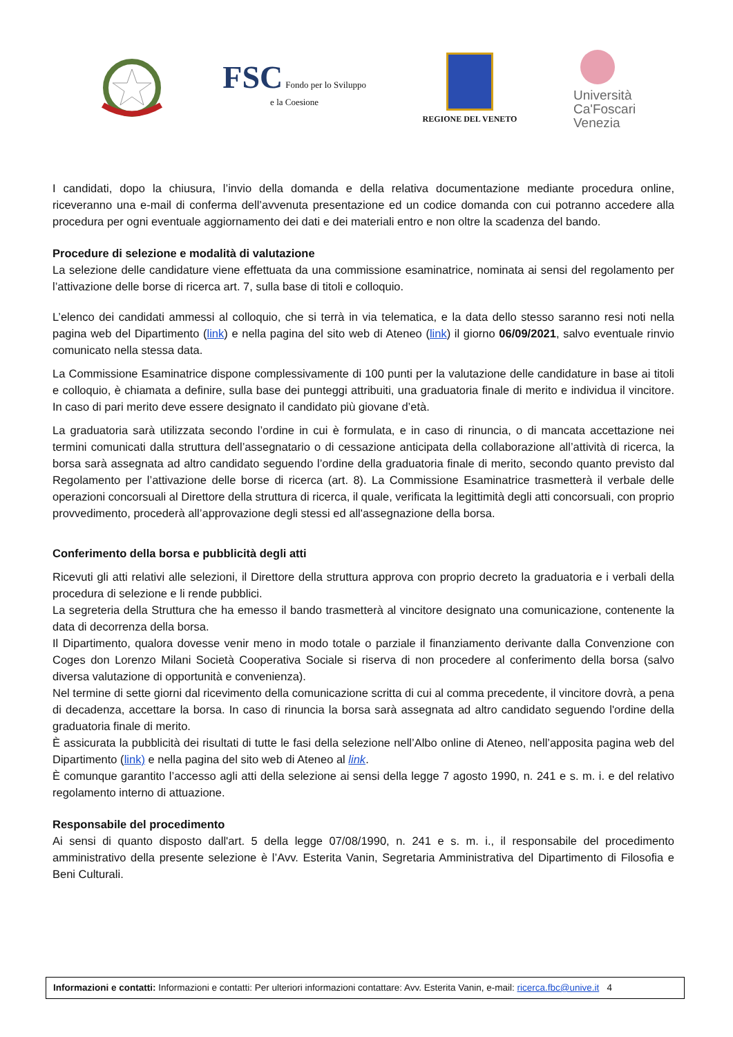FSC Fondo per lo Sviluppo
e la Coesione
REGIONE DEL VENETO
Università
Ca'Foscari
Venezia
I candidati, dopo la chiusura, l’invio della domanda e della relativa documentazione mediante procedura online, riceveranno una e-mail di conferma dell’avvenuta presentazione ed un codice domanda con cui potranno accedere alla procedura per ogni eventuale aggiornamento dei dati e dei materiali entro e non oltre la scadenza del bando.
Procedure di selezione e modalità di valutazione
La selezione delle candidature viene effettuata da una commissione esaminatrice, nominata ai sensi del regolamento per l’attivazione delle borse di ricerca art. 7, sulla base di titoli e colloquio.
L’elenco dei candidati ammessi al colloquio, che si terrà in via telematica, e la data dello stesso saranno resi noti nella pagina web del Dipartimento (link) e nella pagina del sito web di Ateneo (link) il giorno 06/09/2021, salvo eventuale rinvio comunicato nella stessa data.
La Commissione Esaminatrice dispone complessivamente di 100 punti per la valutazione delle candidature in base ai titoli e colloquio, è chiamata a definire, sulla base dei punteggi attribuiti, una graduatoria finale di merito e individua il vincitore. In caso di pari merito deve essere designato il candidato più giovane d’età.
La graduatoria sarà utilizzata secondo l’ordine in cui è formulata, e in caso di rinuncia, o di mancata accettazione nei termini comunicati dalla struttura dell’assegnatario o di cessazione anticipata della collaborazione all’attività di ricerca, la borsa sarà assegnata ad altro candidato seguendo l’ordine della graduatoria finale di merito, secondo quanto previsto dal Regolamento per l’attivazione delle borse di ricerca (art. 8). La Commissione Esaminatrice trasmetterà il verbale delle operazioni concorsuali al Direttore della struttura di ricerca, il quale, verificata la legittimità degli atti concorsuali, con proprio provvedimento, procederà all’approvazione degli stessi ed all'assegnazione della borsa.
Conferimento della borsa e pubblicità degli atti
Ricevuti gli atti relativi alle selezioni, il Direttore della struttura approva con proprio decreto la graduatoria e i verbali della procedura di selezione e li rende pubblici.
La segreteria della Struttura che ha emesso il bando trasmetterà al vincitore designato una comunicazione, contenente la data di decorrenza della borsa.
Il Dipartimento, qualora dovesse venir meno in modo totale o parziale il finanziamento derivante dalla Convenzione con Coges don Lorenzo Milani Società Cooperativa Sociale si riserva di non procedere al conferimento della borsa (salvo diversa valutazione di opportunità e convenienza).
Nel termine di sette giorni dal ricevimento della comunicazione scritta di cui al comma precedente, il vincitore dovrà, a pena di decadenza, accettare la borsa. In caso di rinuncia la borsa sarà assegnata ad altro candidato seguendo l'ordine della graduatoria finale di merito.
È assicurata la pubblicità dei risultati di tutte le fasi della selezione nell’Albo online di Ateneo, nell’apposita pagina web del Dipartimento (link) e nella pagina del sito web di Ateneo al link.
È comunque garantito l’accesso agli atti della selezione ai sensi della legge 7 agosto 1990, n. 241 e s. m. i. e del relativo regolamento interno di attuazione.
Responsabile del procedimento
Ai sensi di quanto disposto dall'art. 5 della legge 07/08/1990, n. 241 e s. m. i., il responsabile del procedimento amministrativo della presente selezione è l’Avv. Esterita Vanin, Segretaria Amministrativa del Dipartimento di Filosofia e Beni Culturali.
Informazioni e contatti: Informazioni e contatti: Per ulteriori informazioni contattare: Avv. Esterita Vanin, e-mail: ricerca.fbc@unive.it 4